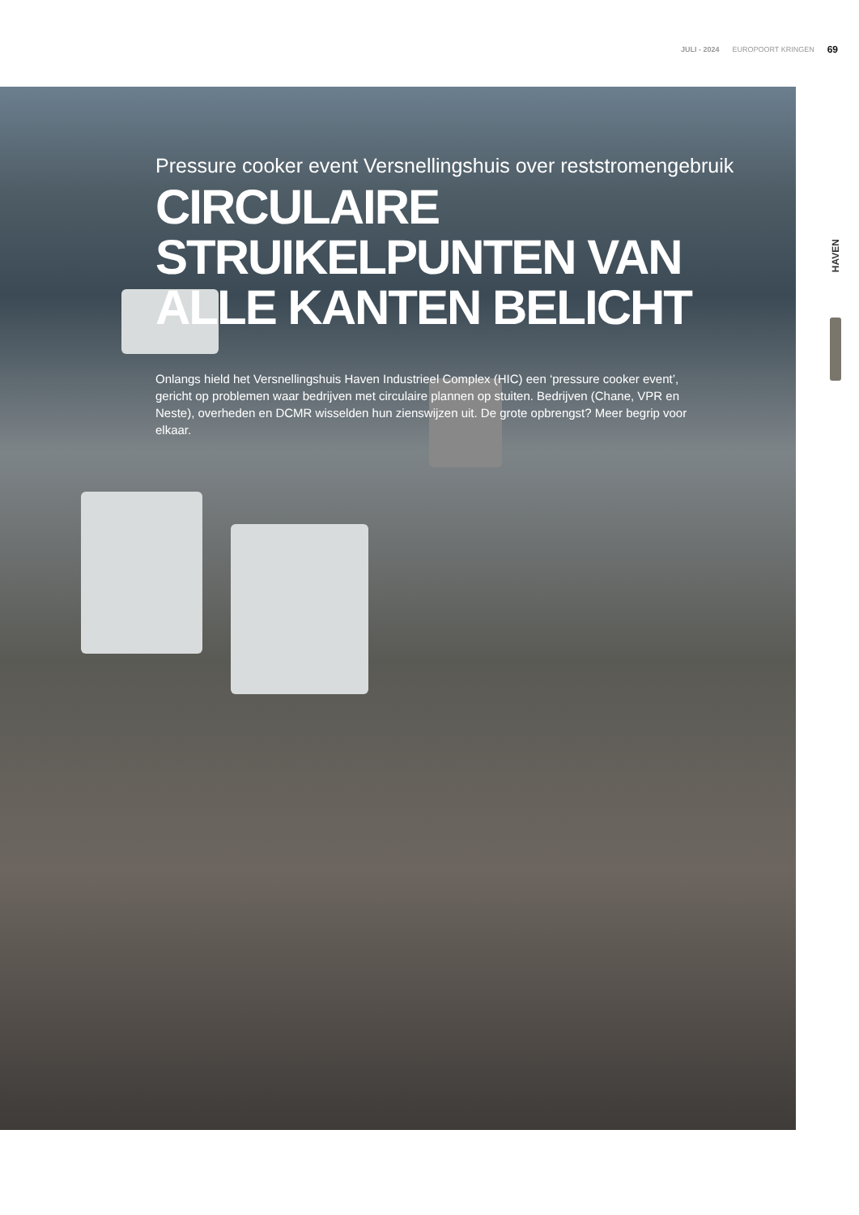JULI - 2024 EUROPOORT KRINGEN 69
Pressure cooker event Versnellingshuis over reststromengebruik
CIRCULAIRE STRUIKELPUNTEN VAN ALLE KANTEN BELICHT
Onlangs hield het Versnellingshuis Haven Industrieel Complex (HIC) een ‘pressure cooker event’, gericht op problemen waar bedrijven met circulaire plannen op stuiten. Bedrijven (Chane, VPR en Neste), overheden en DCMR wisselden hun zienswijzen uit. De grote opbrengst? Meer begrip voor elkaar.
HAVEN